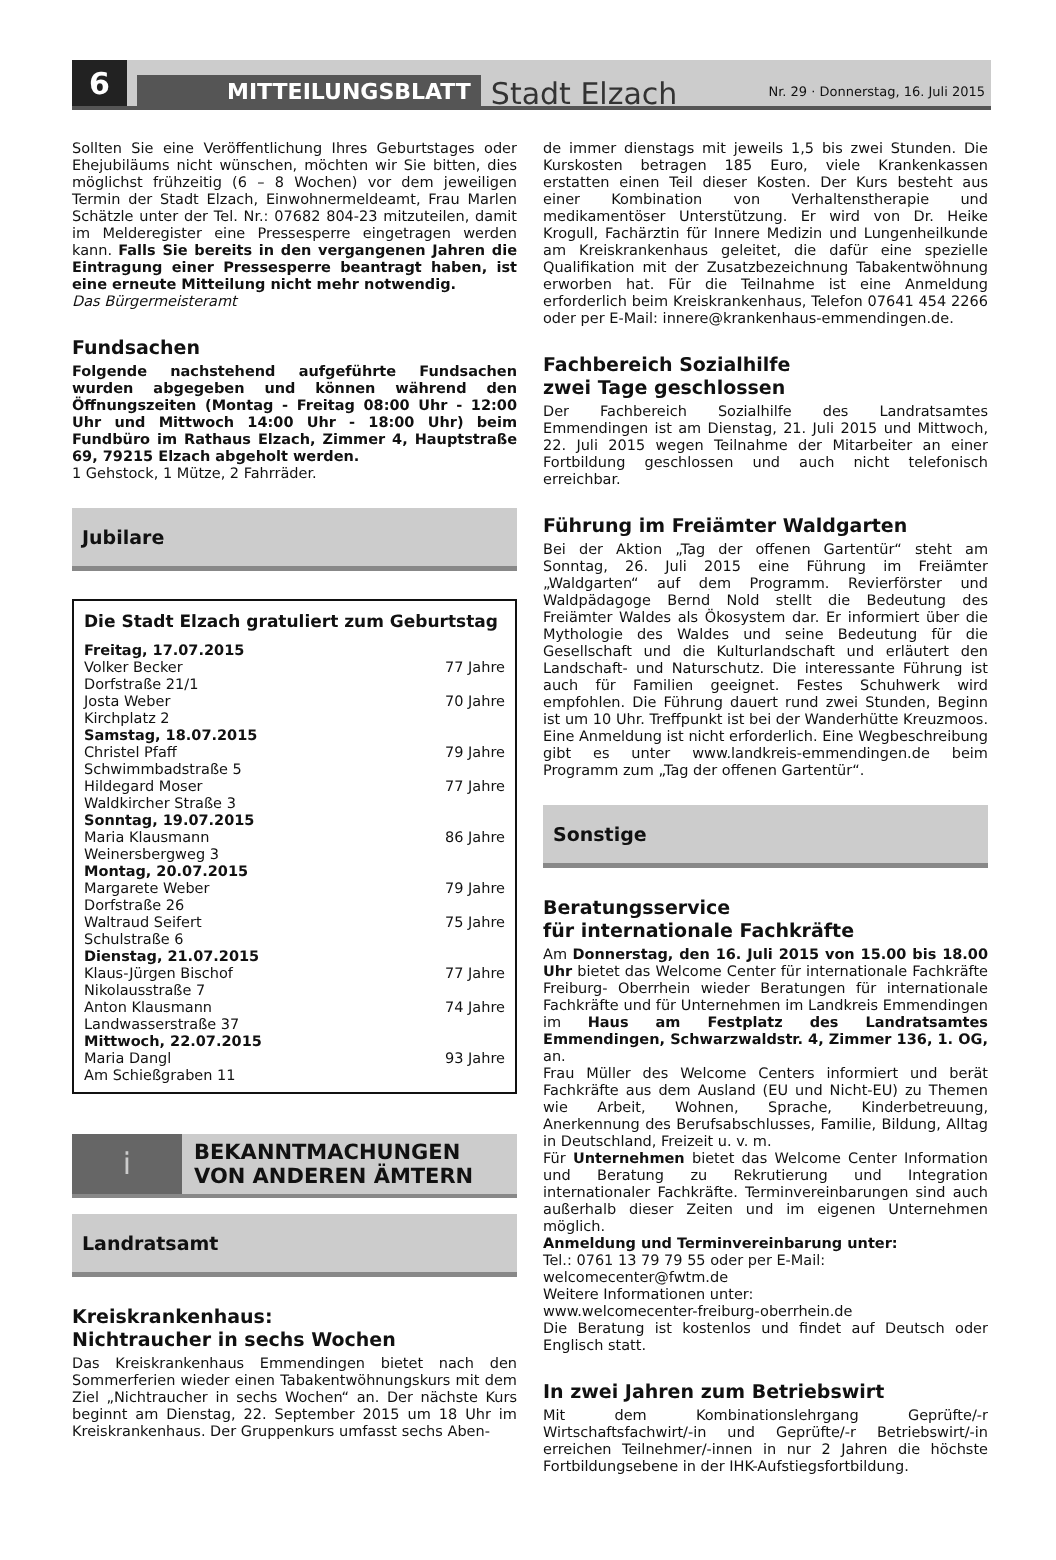6
MITTEILUNGSBLATT
Stadt Elzach
Nr. 29 · Donnerstag, 16. Juli 2015
Sollten Sie eine Veröffentlichung Ihres Geburtstages oder Ehejubiläums nicht wünschen, möchten wir Sie bitten, dies möglichst frühzeitig (6 – 8 Wochen) vor dem jeweiligen Termin der Stadt Elzach, Einwohnermeldeamt, Frau Marlen Schätzle unter der Tel. Nr.: 07682 804-23 mitzuteilen, damit im Melderegister eine Pressesperre eingetragen werden kann. Falls Sie bereits in den vergangenen Jahren die Eintragung einer Pressesperre beantragt haben, ist eine erneute Mitteilung nicht mehr notwendig.
Das Bürgermeisteramt
Fundsachen
Folgende nachstehend aufgeführte Fundsachen wurden abgegeben und können während den Öffnungszeiten (Montag - Freitag 08:00 Uhr - 12:00 Uhr und Mittwoch 14:00 Uhr - 18:00 Uhr) beim Fundbüro im Rathaus Elzach, Zimmer 4, Hauptstraße 69, 79215 Elzach abgeholt werden.
1 Gehstock, 1 Mütze, 2 Fahrräder.
Jubilare
Die Stadt Elzach gratuliert zum Geburtstag
| Freitag, 17.07.2015 | |
| Volker Becker Dorfstraße 21/1 | 77 Jahre |
| Josta Weber Kirchplatz 2 | 70 Jahre |
| Samstag, 18.07.2015 | |
| Christel Pfaff Schwimmbadstraße 5 | 79 Jahre |
| Hildegard Moser Waldkircher Straße 3 | 77 Jahre |
| Sonntag, 19.07.2015 | |
| Maria Klausmann Weinersbergweg 3 | 86 Jahre |
| Montag, 20.07.2015 | |
| Margarete Weber Dorfstraße 26 | 79 Jahre |
| Waltraud Seifert Schulstraße 6 | 75 Jahre |
| Dienstag, 21.07.2015 | |
| Klaus-Jürgen Bischof Nikolausstraße 7 | 77 Jahre |
| Anton Klausmann Landwasserstraße 37 | 74 Jahre |
| Mittwoch, 22.07.2015 | |
| Maria Dangl Am Schießgraben 11 | 93 Jahre |
i
BEKANNTMACHUNGEN
VON ANDEREN ÄMTERN
Landratsamt
Kreiskrankenhaus:
Nichtraucher in sechs Wochen
Das Kreiskrankenhaus Emmendingen bietet nach den Sommerferien wieder einen Tabakentwöhnungskurs mit dem Ziel „Nichtraucher in sechs Wochen“ an. Der nächste Kurs beginnt am Dienstag, 22. September 2015 um 18 Uhr im Kreiskrankenhaus. Der Gruppenkurs umfasst sechs Aben-
de immer dienstags mit jeweils 1,5 bis zwei Stunden. Die Kurskosten betragen 185 Euro, viele Krankenkassen erstatten einen Teil dieser Kosten. Der Kurs besteht aus einer Kombination von Verhaltenstherapie und medikamentöser Unterstützung. Er wird von Dr. Heike Krogull, Fachärztin für Innere Medizin und Lungenheilkunde am Kreiskrankenhaus geleitet, die dafür eine spezielle Qualifikation mit der Zusatzbezeichnung Tabakentwöhnung erworben hat. Für die Teilnahme ist eine Anmeldung erforderlich beim Kreiskrankenhaus, Telefon 07641 454 2266 oder per E-Mail: innere@krankenhaus-emmendingen.de.
Fachbereich Sozialhilfe
zwei Tage geschlossen
Der Fachbereich Sozialhilfe des Landratsamtes Emmendingen ist am Dienstag, 21. Juli 2015 und Mittwoch, 22. Juli 2015 wegen Teilnahme der Mitarbeiter an einer Fortbildung geschlossen und auch nicht telefonisch erreichbar.
Führung im Freiämter Waldgarten
Bei der Aktion „Tag der offenen Gartentür“ steht am Sonntag, 26. Juli 2015 eine Führung im Freiämter „Waldgarten“ auf dem Programm. Revierförster und Waldpädagoge Bernd Nold stellt die Bedeutung des Freiämter Waldes als Ökosystem dar. Er informiert über die Mythologie des Waldes und seine Bedeutung für die Gesellschaft und die Kulturlandschaft und erläutert den Landschaft- und Naturschutz. Die interessante Führung ist auch für Familien geeignet. Festes Schuhwerk wird empfohlen. Die Führung dauert rund zwei Stunden, Beginn ist um 10 Uhr. Treffpunkt ist bei der Wanderhütte Kreuzmoos. Eine Anmeldung ist nicht erforderlich. Eine Wegbeschreibung gibt es unter www.landkreis-emmendingen.de beim Programm zum „Tag der offenen Gartentür“.
Sonstige
Beratungsservice
für internationale Fachkräfte
Am Donnerstag, den 16. Juli 2015 von 15.00 bis 18.00 Uhr bietet das Welcome Center für internationale Fachkräfte Freiburg- Oberrhein wieder Beratungen für internationale Fachkräfte und für Unternehmen im Landkreis Emmendingen im Haus am Festplatz des Landratsamtes Emmendingen, Schwarzwaldstr. 4, Zimmer 136, 1. OG, an.
Frau Müller des Welcome Centers informiert und berät Fachkräfte aus dem Ausland (EU und Nicht-EU) zu Themen wie Arbeit, Wohnen, Sprache, Kinderbetreuung, Anerkennung des Berufsabschlusses, Familie, Bildung, Alltag in Deutschland, Freizeit u. v. m.
Für Unternehmen bietet das Welcome Center Information und Beratung zu Rekrutierung und Integration internationaler Fachkräfte. Terminvereinbarungen sind auch außerhalb dieser Zeiten und im eigenen Unternehmen möglich.
Anmeldung und Terminvereinbarung unter:
Tel.: 0761 13 79 79 55 oder per E-Mail:
welcomecenter@fwtm.de
Weitere Informationen unter:
www.welcomecenter-freiburg-oberrhein.de
Die Beratung ist kostenlos und findet auf Deutsch oder Englisch statt.
In zwei Jahren zum Betriebswirt
Mit dem Kombinationslehrgang Geprüfte/-r Wirtschaftsfachwirt/-in und Geprüfte/-r Betriebswirt/-in erreichen Teilnehmer/-innen in nur 2 Jahren die höchste Fortbildungsebene in der IHK-Aufstiegsfortbildung.